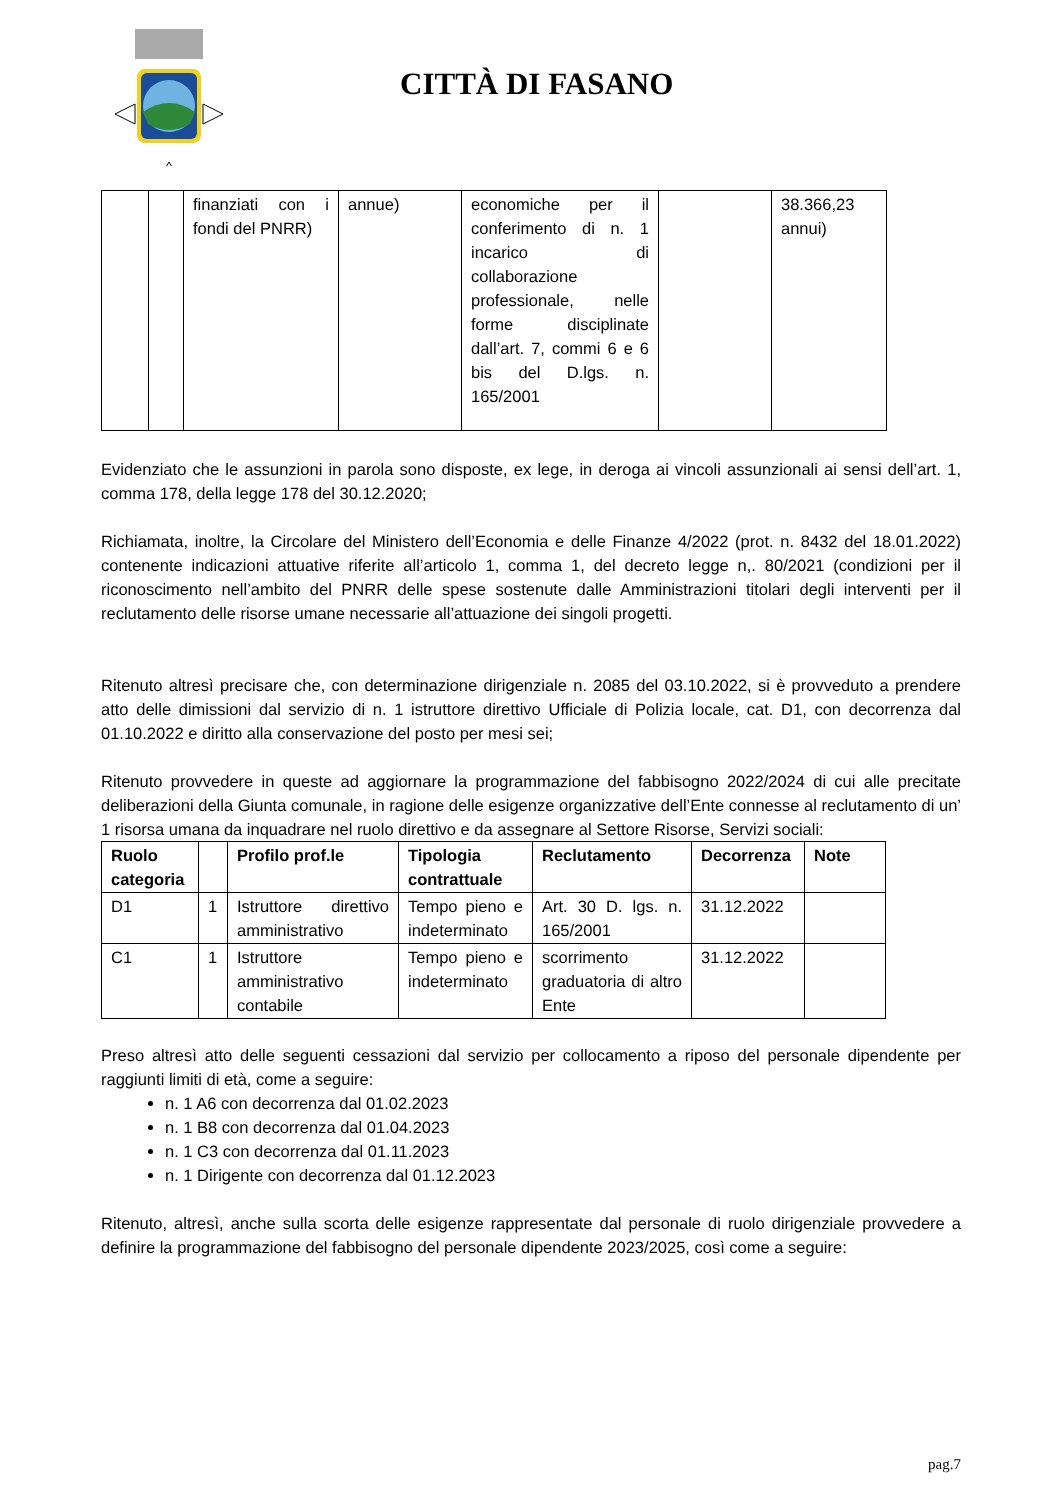CITTÀ DI FASANO
| | | finanziati con i fondi del PNRR) | annue) | economiche per il conferimento di n. 1 incarico di collaborazione professionale, nelle forme disciplinate dall’art. 7, commi 6 e 6 bis del D.lgs. n. 165/2001 | | 38.366,23 annui) |
Evidenziato che le assunzioni in parola sono disposte, ex lege, in deroga ai vincoli assunzionali ai sensi dell’art. 1, comma 178, della legge 178 del 30.12.2020;
Richiamata, inoltre, la Circolare del Ministero dell’Economia e delle Finanze 4/2022 (prot. n. 8432 del 18.01.2022) contenente indicazioni attuative riferite all’articolo 1, comma 1, del decreto legge n,. 80/2021 (condizioni per il riconoscimento nell’ambito del PNRR delle spese sostenute dalle Amministrazioni titolari degli interventi per il reclutamento delle risorse umane necessarie all’attuazione dei singoli progetti.
Ritenuto altresì precisare che, con determinazione dirigenziale n. 2085 del 03.10.2022, si è provveduto a prendere atto delle dimissioni dal servizio di n. 1 istruttore direttivo Ufficiale di Polizia locale, cat. D1, con decorrenza dal 01.10.2022 e diritto alla conservazione del posto per mesi sei;
Ritenuto provvedere in queste ad aggiornare la programmazione del fabbisogno 2022/2024 di cui alle precitate deliberazioni della Giunta comunale, in ragione delle esigenze organizzative dell’Ente connesse al reclutamento di un’ 1 risorsa umana da inquadrare nel ruolo direttivo e da assegnare al Settore Risorse, Servizi sociali:
| Ruolo categoria | | Profilo prof.le | Tipologia contrattuale | Reclutamento | Decorrenza | Note |
| --- | --- | --- | --- | --- | --- | --- |
| D1 | 1 | Istruttore direttivo amministrativo | Tempo pieno e indeterminato | Art. 30 D. lgs. n. 165/2001 | 31.12.2022 | |
| C1 | 1 | Istruttore amministrativo contabile | Tempo pieno e indeterminato | scorrimento graduatoria di altro Ente | 31.12.2022 | |
Preso altresì atto delle seguenti cessazioni dal servizio per collocamento a riposo del personale dipendente per raggiunti limiti di età, come a seguire:
n. 1 A6 con decorrenza dal 01.02.2023
n. 1 B8 con decorrenza dal 01.04.2023
n. 1 C3 con decorrenza dal 01.11.2023
n. 1 Dirigente con decorrenza dal 01.12.2023
Ritenuto, altresì, anche sulla scorta delle esigenze rappresentate dal personale di ruolo dirigenziale provvedere a definire la programmazione del fabbisogno del personale dipendente 2023/2025, così come a seguire:
pag.7